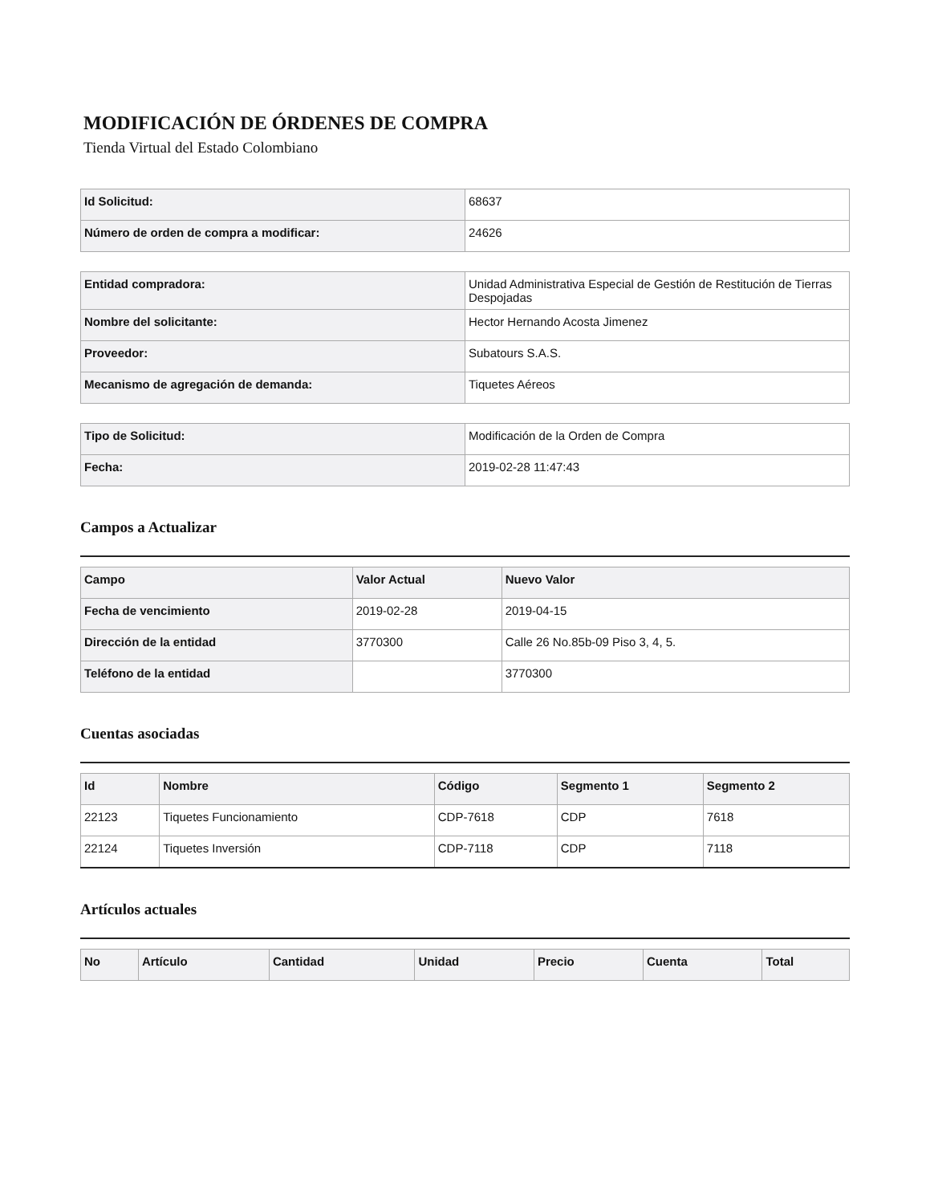MODIFICACIÓN DE ÓRDENES DE COMPRA
Tienda Virtual del Estado Colombiano
| Id Solicitud: | 68637 |
| Número de orden de compra a modificar: | 24626 |
| Entidad compradora: | Unidad Administrativa Especial de Gestión de Restitución de Tierras Despojadas |
| Nombre del solicitante: | Hector Hernando Acosta Jimenez |
| Proveedor: | Subatours S.A.S. |
| Mecanismo de agregación de demanda: | Tiquetes Aéreos |
| Tipo de Solicitud: | Modificación de la Orden de Compra |
| Fecha: | 2019-02-28 11:47:43 |
Campos a Actualizar
| Campo | Valor Actual | Nuevo Valor |
| --- | --- | --- |
| Fecha de vencimiento | 2019-02-28 | 2019-04-15 |
| Dirección de la entidad | 3770300 | Calle 26 No.85b-09 Piso 3, 4, 5. |
| Teléfono de la entidad | | 3770300 |
Cuentas asociadas
| Id | Nombre | Código | Segmento 1 | Segmento 2 |
| --- | --- | --- | --- | --- |
| 22123 | Tiquetes Funcionamiento | CDP-7618 | CDP | 7618 |
| 22124 | Tiquetes Inversión | CDP-7118 | CDP | 7118 |
Artículos actuales
| No | Artículo | Cantidad | Unidad | Precio | Cuenta | Total |
| --- | --- | --- | --- | --- | --- | --- |